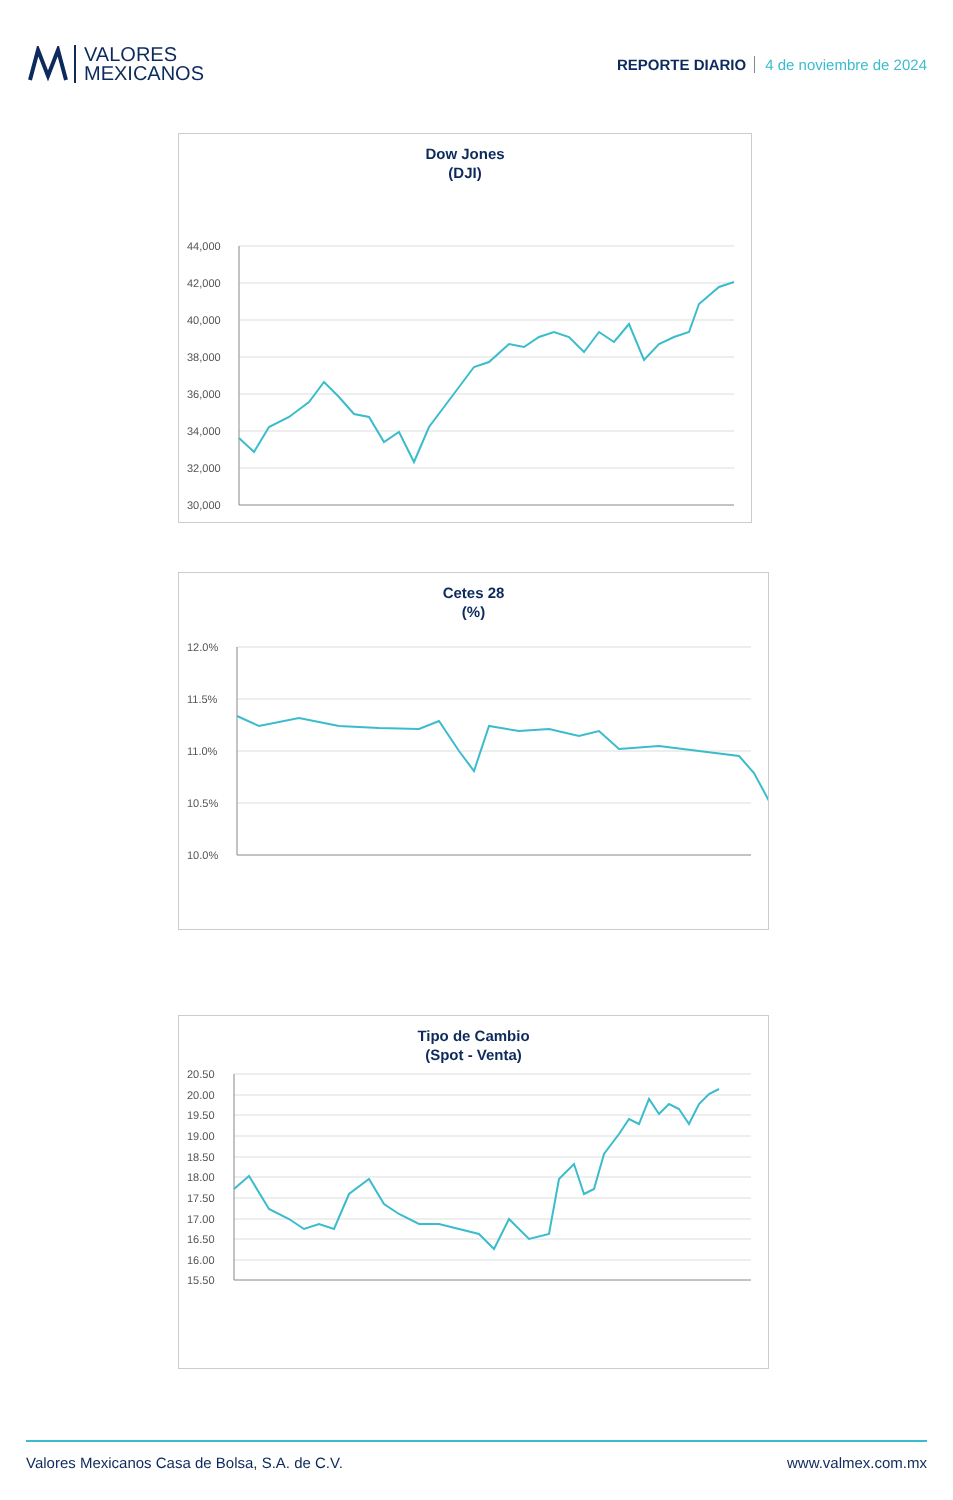VALORES
MEXICANOS
REPORTE DIARIO 4 de noviembre de 2024
Dow Jones
(DJI)
44,000
42,000
40,000
38,000
36,000
34,000
32,000
30,000
Cetes 28
(%)
12.0%
11.5%
11.0%
10.5%
10.0%
Tipo de Cambio
(Spot - Venta)
20.50
20.00
19.50
19.00
18.50
18.00
17.50
17.00
16.50
16.00
15.50
Valores Mexicanos Casa de Bolsa, S.A. de C.V. www.valmex.com.mx